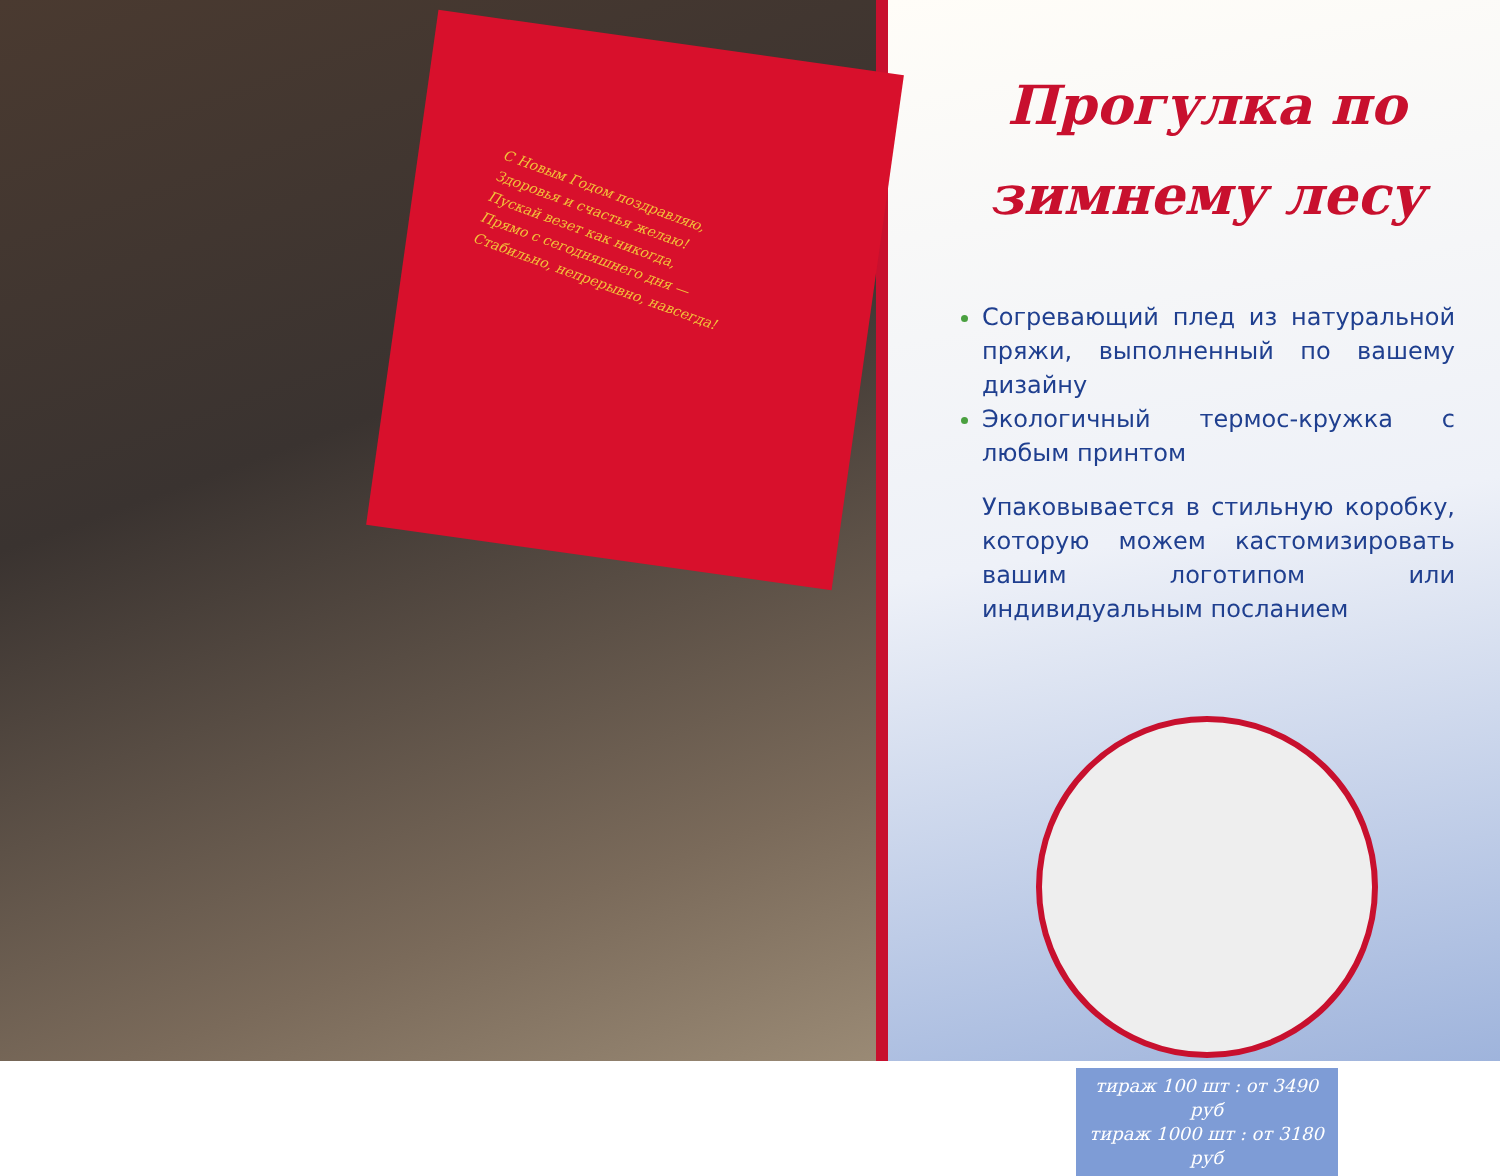С Новым Годом поздравляю,
Здоровья и счастья желаю!
Пускай везет как никогда,
Прямо с сегодняшнего дня —
Стабильно, непрерывно, навсегда!
Прогулка по
зимнему лесу
Согревающий плед из натуральной пряжи, выполненный по вашему дизайну
Экологичный термос-кружка с любым принтом
Упаковывается в стильную коробку, которую можем кастомизировать вашим логотипом или индивидуальным посланием
тираж 100 шт : от 3490 руб
тираж 1000 шт : от 3180 руб